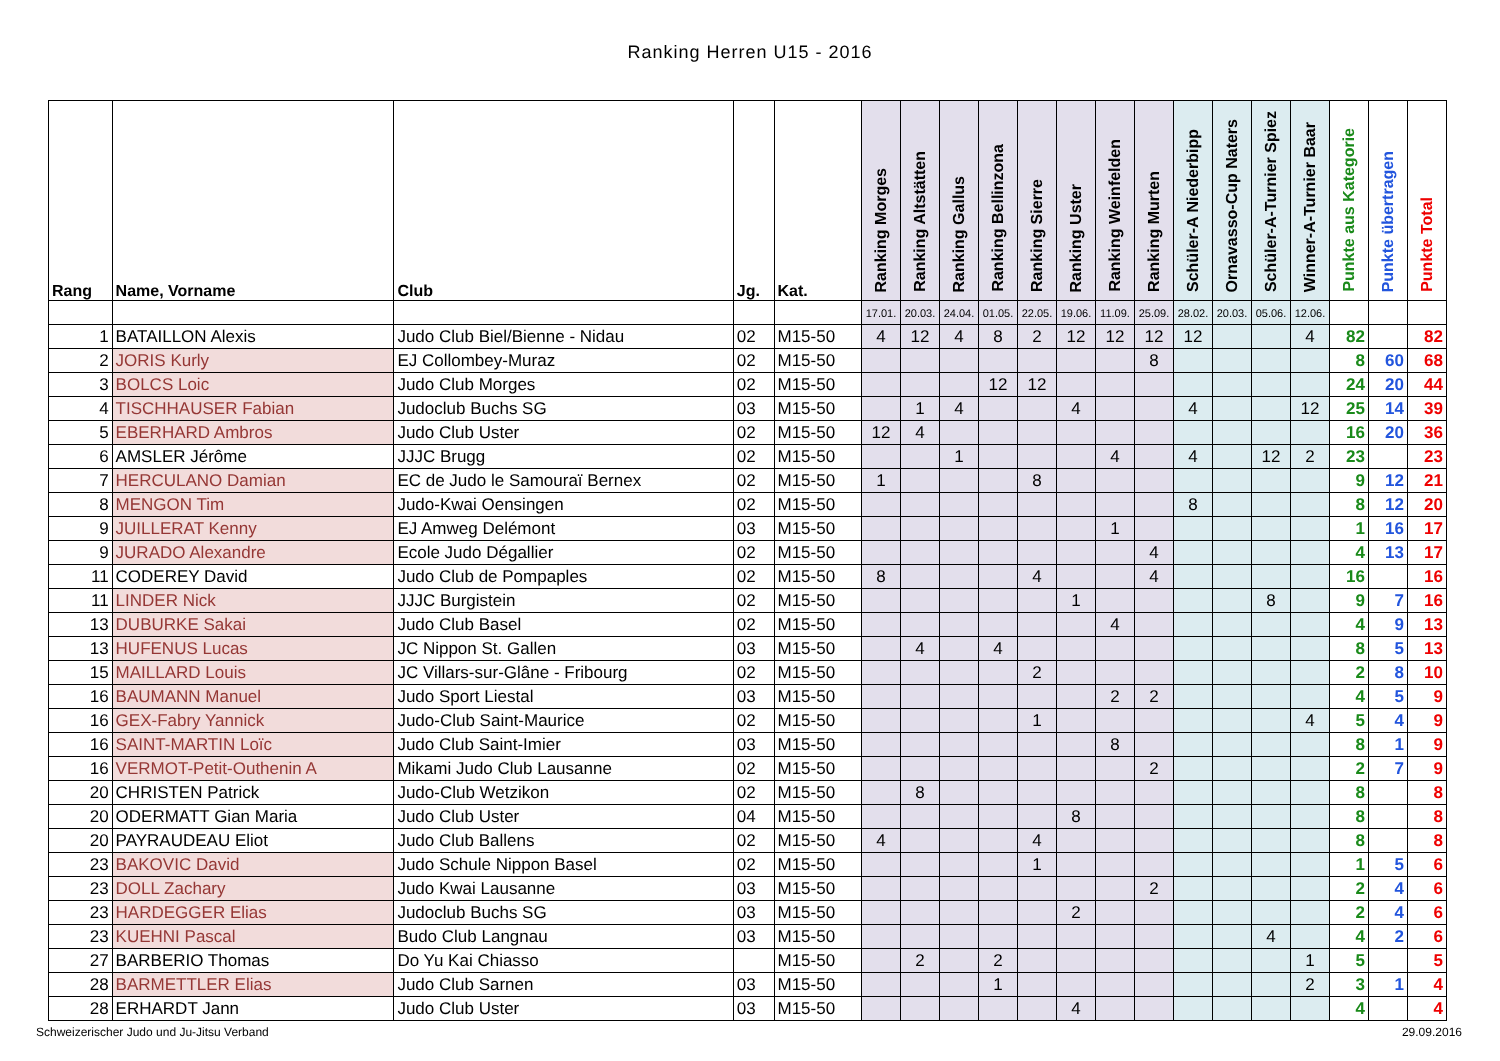Ranking Herren U15 - 2016
| Rang | Name, Vorname | Club | Jg. | Kat. | Ranking Morges | Ranking Altstätten | Ranking Gallus | Ranking Bellinzona | Ranking Sierre | Ranking Uster | Ranking Weinfelden | Ranking Murten | Schüler-A Niederbipp | Ornavasso-Cup Naters | Schüler-A-Turnier Spiez | Winner-A-Turnier Baar | Punkte aus Kategorie | Punkte übertragen | Punkte Total |
| --- | --- | --- | --- | --- | --- | --- | --- | --- | --- | --- | --- | --- | --- | --- | --- | --- | --- | --- | --- |
| | | | | | 17.01. | 20.03. | 24.04. | 01.05. | 22.05. | 19.06. | 11.09. | 25.09. | 28.02. | 20.03. | 05.06. | 12.06. | | | |
| 1 | BATAILLON Alexis | Judo Club Biel/Bienne - Nidau | 02 | M15-50 | 4 | 12 | 4 | 8 | 2 | 12 | 12 | 12 | 12 | | | 4 | 82 | | 82 |
| 2 | JORIS Kurly | EJ Collombey-Muraz | 02 | M15-50 | | | | | | | | 8 | | | | | 8 | 60 | 68 |
| 3 | BOLCS Loic | Judo Club Morges | 02 | M15-50 | | | | 12 | 12 | | | | | | | | 24 | 20 | 44 |
| 4 | TISCHHAUSER Fabian | Judoclub Buchs SG | 03 | M15-50 | | 1 | 4 | | | 4 | | | 4 | | | 12 | 25 | 14 | 39 |
| 5 | EBERHARD Ambros | Judo Club Uster | 02 | M15-50 | 12 | 4 | | | | | | | | | | | 16 | 20 | 36 |
| 6 | AMSLER Jérôme | JJJC Brugg | 02 | M15-50 | | | 1 | | | | 4 | | 4 | | 12 | 2 | 23 | | 23 |
| 7 | HERCULANO Damian | EC de Judo le Samouraï Bernex | 02 | M15-50 | 1 | | | | 8 | | | | | | | | 9 | 12 | 21 |
| 8 | MENGON Tim | Judo-Kwai Oensingen | 02 | M15-50 | | | | | | | | | 8 | | | | 8 | 12 | 20 |
| 9 | JUILLERAT Kenny | EJ Amweg Delémont | 03 | M15-50 | | | | | | | 1 | | | | | | 1 | 16 | 17 |
| 9 | JURADO Alexandre | Ecole Judo Dégallier | 02 | M15-50 | | | | | | | | 4 | | | | | 4 | 13 | 17 |
| 11 | CODEREY David | Judo Club de Pompaples | 02 | M15-50 | 8 | | | | 4 | | | 4 | | | | | 16 | | 16 |
| 11 | LINDER Nick | JJJC Burgistein | 02 | M15-50 | | | | | | 1 | | | | | 8 | | 9 | 7 | 16 |
| 13 | DUBURKE Sakai | Judo Club Basel | 02 | M15-50 | | | | | | | 4 | | | | | | 4 | 9 | 13 |
| 13 | HUFENUS Lucas | JC Nippon St. Gallen | 03 | M15-50 | | 4 | | 4 | | | | | | | | | 8 | 5 | 13 |
| 15 | MAILLARD Louis | JC Villars-sur-Glâne - Fribourg | 02 | M15-50 | | | | | 2 | | | | | | | | 2 | 8 | 10 |
| 16 | BAUMANN Manuel | Judo Sport Liestal | 03 | M15-50 | | | | | | | 2 | 2 | | | | | 4 | 5 | 9 |
| 16 | GEX-Fabry Yannick | Judo-Club Saint-Maurice | 02 | M15-50 | | | | | 1 | | | | | | | 4 | 5 | 4 | 9 |
| 16 | SAINT-MARTIN Loïc | Judo Club Saint-Imier | 03 | M15-50 | | | | | | | 8 | | | | | | 8 | 1 | 9 |
| 16 | VERMOT-Petit-Outhenin A | Mikami Judo Club Lausanne | 02 | M15-50 | | | | | | | | 2 | | | | | 2 | 7 | 9 |
| 20 | CHRISTEN Patrick | Judo-Club Wetzikon | 02 | M15-50 | | 8 | | | | | | | | | | | 8 | | 8 |
| 20 | ODERMATT Gian Maria | Judo Club Uster | 04 | M15-50 | | | | | | 8 | | | | | | | 8 | | 8 |
| 20 | PAYRAUDEAU Eliot | Judo Club Ballens | 02 | M15-50 | 4 | | | | 4 | | | | | | | | 8 | | 8 |
| 23 | BAKOVIC David | Judo Schule Nippon Basel | 02 | M15-50 | | | | | 1 | | | | | | | | 1 | 5 | 6 |
| 23 | DOLL Zachary | Judo Kwai Lausanne | 03 | M15-50 | | | | | | | | 2 | | | | | 2 | 4 | 6 |
| 23 | HARDEGGER Elias | Judoclub Buchs SG | 03 | M15-50 | | | | | | 2 | | | | | | | 2 | 4 | 6 |
| 23 | KUEHNI Pascal | Budo Club Langnau | 03 | M15-50 | | | | | | | | | | | 4 | | 4 | 2 | 6 |
| 27 | BARBERIO Thomas | Do Yu Kai Chiasso | | M15-50 | | 2 | | 2 | | | | | | | | 1 | 5 | | 5 |
| 28 | BARMETTLER Elias | Judo Club Sarnen | 03 | M15-50 | | | | 1 | | | | | | | | 2 | 3 | 1 | 4 |
| 28 | ERHARDT Jann | Judo Club Uster | 03 | M15-50 | | | | | | 4 | | | | | | | 4 | | 4 |
Schweizerischer Judo und Ju-Jitsu Verband 29.09.2016